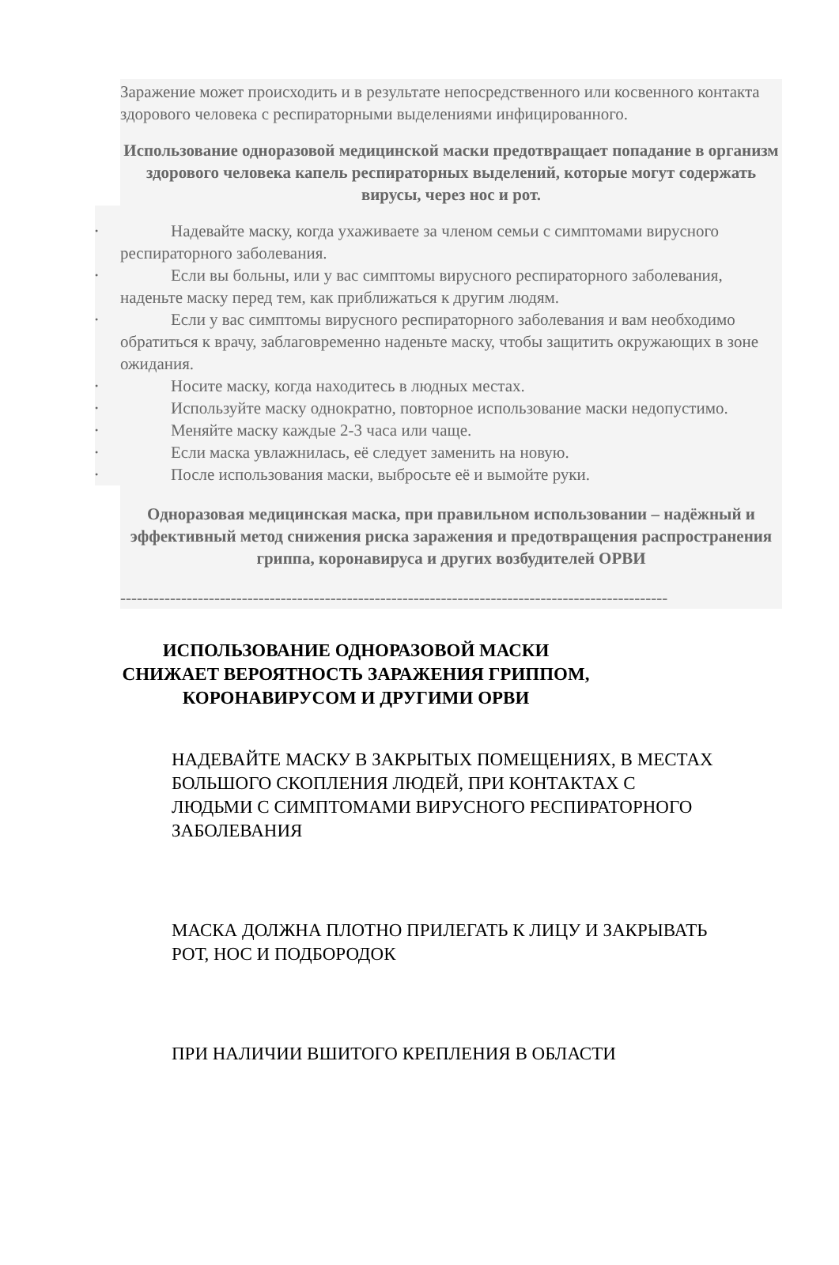Заражение может происходить и в результате непосредственного или косвенного контакта здорового человека с респираторными выделениями инфицированного.
Использование одноразовой медицинской маски предотвращает попадание в организм здорового человека капель респираторных выделений, которые могут содержать вирусы, через нос и рот.
•
Надевайте маску, когда ухаживаете за членом семьи с симптомами вирусного респираторного заболевания.
•
Если вы больны, или у вас симптомы вирусного респираторного заболевания, наденьте маску перед тем, как приближаться к другим людям.
•
Если у вас симптомы вирусного респираторного заболевания и вам необходимо обратиться к врачу, заблаговременно наденьте маску, чтобы защитить окружающих в зоне ожидания.
•
Носите маску, когда находитесь в людных местах.
•
Используйте маску однократно, повторное использование маски недопустимо.
•
Меняйте маску каждые 2-3 часа или чаще.
•
Если маска увлажнилась, её следует заменить на новую.
•
После использования маски, выбросьте её и вымойте руки.
Одноразовая медицинская маска, при правильном использовании – надёжный и эффективный метод снижения риска заражения и предотвращения распространения гриппа, коронавируса и других возбудителей ОРВИ
---------------------------------------------------------------------------------------------------
ИСПОЛЬЗОВАНИЕ ОДНОРАЗОВОЙ МАСКИ СНИЖАЕТ ВЕРОЯТНОСТЬ ЗАРАЖЕНИЯ ГРИППОМ, КОРОНАВИРУСОМ И ДРУГИМИ ОРВИ
НАДЕВАЙТЕ МАСКУ В ЗАКРЫТЫХ ПОМЕЩЕНИЯХ, В МЕСТАХ БОЛЬШОГО СКОПЛЕНИЯ ЛЮДЕЙ, ПРИ КОНТАКТАХ С ЛЮДЬМИ С СИМПТОМАМИ ВИРУСНОГО РЕСПИРАТОРНОГО ЗАБОЛЕВАНИЯ
МАСКА ДОЛЖНА ПЛОТНО ПРИЛЕГАТЬ К ЛИЦУ И ЗАКРЫВАТЬ РОТ, НОС И ПОДБОРОДОК
ПРИ НАЛИЧИИ ВШИТОГО КРЕПЛЕНИЯ В ОБЛАСТИ